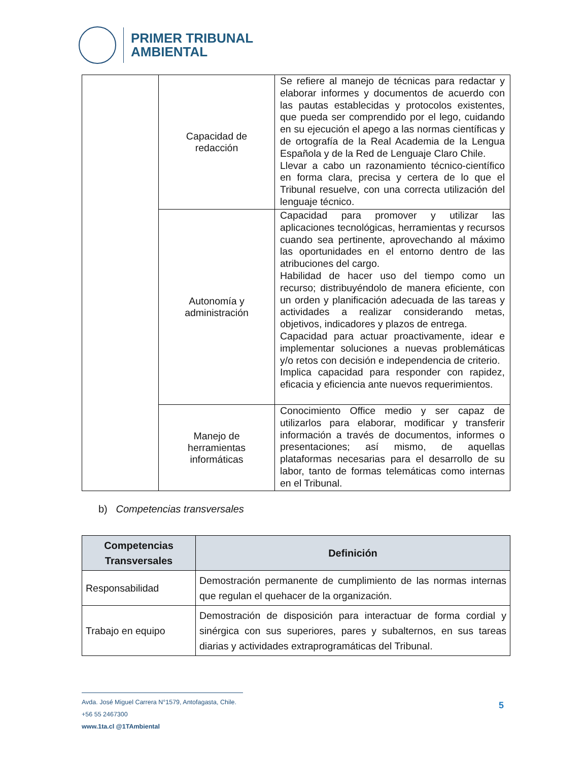PRIMER TRIBUNAL
AMBIENTAL
| | Capacidad de redacción | Se refiere al manejo de técnicas para redactar y elaborar informes y documentos de acuerdo con las pautas establecidas y protocolos existentes, que pueda ser comprendido por el lego, cuidando en su ejecución el apego a las normas científicas y de ortografía de la Real Academia de la Lengua Española y de la Red de Lenguaje Claro Chile. Llevar a cabo un razonamiento técnico-científico en forma clara, precisa y certera de lo que el Tribunal resuelve, con una correcta utilización del lenguaje técnico. |
| | Autonomía y administración | Capacidad para promover y utilizar las aplicaciones tecnológicas, herramientas y recursos cuando sea pertinente, aprovechando al máximo las oportunidades en el entorno dentro de las atribuciones del cargo. Habilidad de hacer uso del tiempo como un recurso; distribuyéndolo de manera eficiente, con un orden y planificación adecuada de las tareas y actividades a realizar considerando metas, objetivos, indicadores y plazos de entrega. Capacidad para actuar proactivamente, idear e implementar soluciones a nuevas problemáticas y/o retos con decisión e independencia de criterio. Implica capacidad para responder con rapidez, eficacia y eficiencia ante nuevos requerimientos. |
| | Manejo de herramientas informáticas | Conocimiento Office medio y ser capaz de utilizarlos para elaborar, modificar y transferir información a través de documentos, informes o presentaciones; así mismo, de aquellas plataformas necesarias para el desarrollo de su labor, tanto de formas telemáticas como internas en el Tribunal. |
b) Competencias transversales
| Competencias Transversales | Definición |
| --- | --- |
| Responsabilidad | Demostración permanente de cumplimiento de las normas internas que regulan el quehacer de la organización. |
| Trabajo en equipo | Demostración de disposición para interactuar de forma cordial y sinérgica con sus superiores, pares y subalternos, en sus tareas diarias y actividades extraprogramáticas del Tribunal. |
Avda. José Miguel Carrera N°1579, Antofagasta, Chile.
+56 55 2467300
www.1ta.cl @1TAmbiental
5